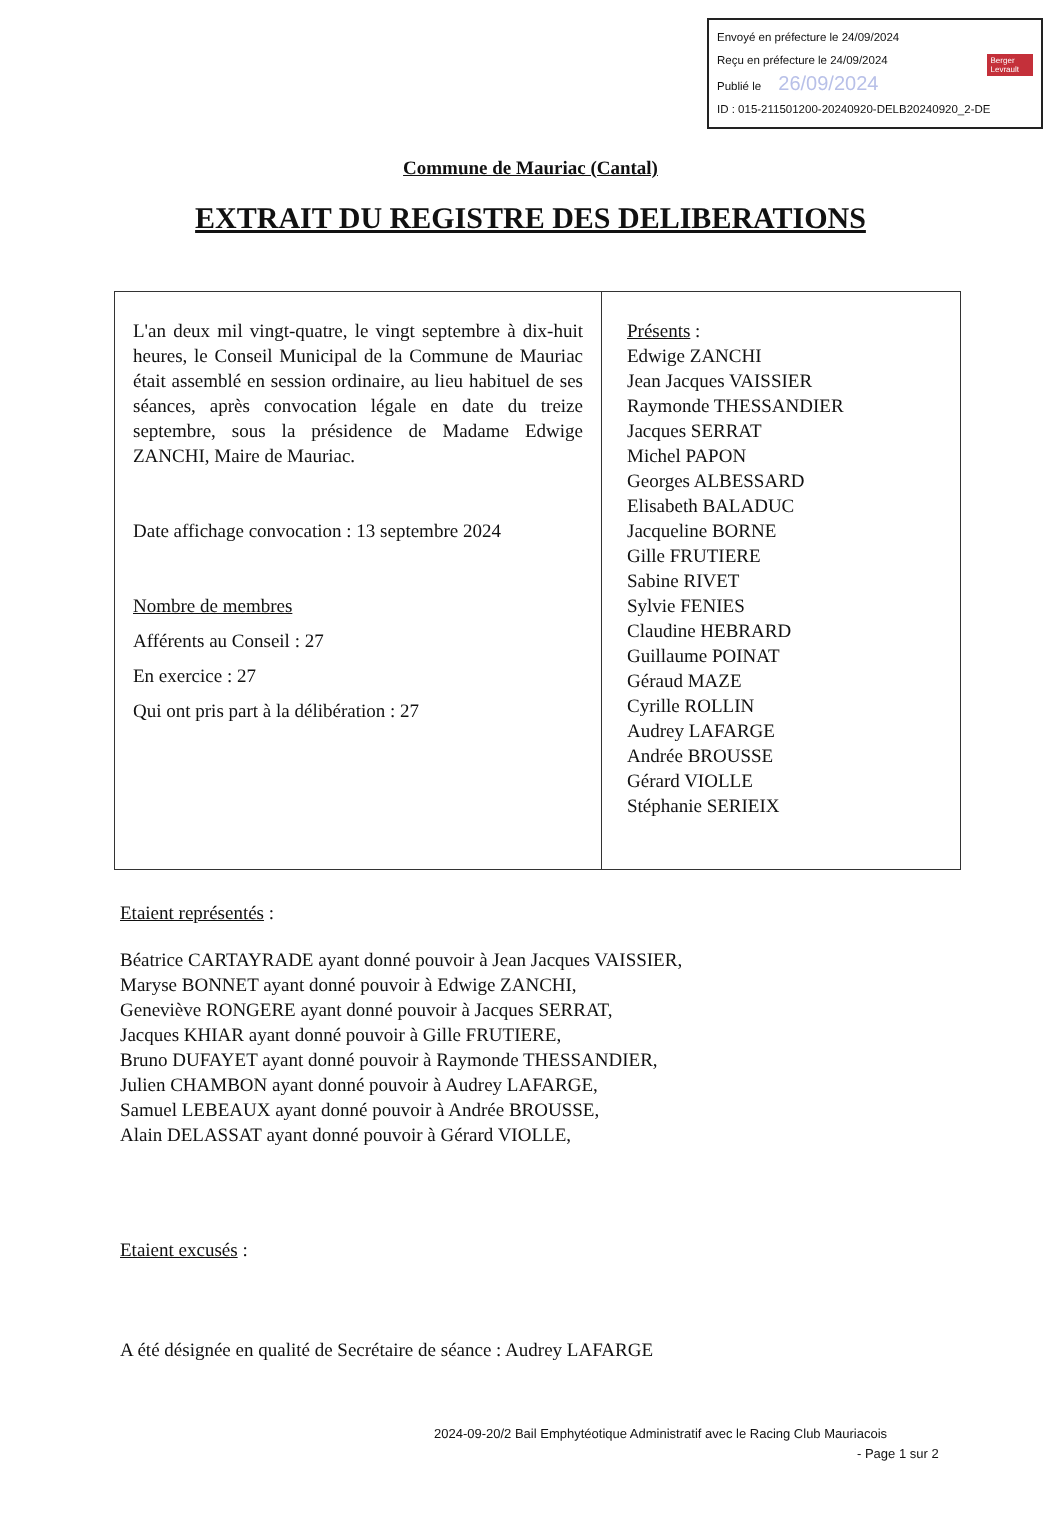Envoyé en préfecture le 24/09/2024
Reçu en préfecture le 24/09/2024
Publié le 26/09/2024 Berger
Levrault
ID : 015-211501200-20240920-DELB20240920_2-DE
Commune de Mauriac (Cantal)
EXTRAIT DU REGISTRE DES DELIBERATIONS
| L'an deux mil vingt-quatre, le vingt septembre à dix-huit heures, le Conseil Municipal de la Commune de Mauriac était assemblé en session ordinaire, au lieu habituel de ses séances, après convocation légale en date du treize septembre, sous la présidence de Madame Edwige ZANCHI, Maire de Mauriac. Date affichage convocation : 13 septembre 2024 Nombre de membres Afférents au Conseil : 27 En exercice : 27 Qui ont pris part à la délibération : 27 | Présents : Edwige ZANCHI Jean Jacques VAISSIER Raymonde THESSANDIER Jacques SERRAT Michel PAPON Georges ALBESSARD Elisabeth BALADUC Jacqueline BORNE Gille FRUTIERE Sabine RIVET Sylvie FENIES Claudine HEBRARD Guillaume POINAT Géraud MAZE Cyrille ROLLIN Audrey LAFARGE Andrée BROUSSE Gérard VIOLLE Stéphanie SERIEIX |
Etaient représentés :
Béatrice CARTAYRADE ayant donné pouvoir à Jean Jacques VAISSIER,
Maryse BONNET ayant donné pouvoir à Edwige ZANCHI,
Geneviève RONGERE ayant donné pouvoir à Jacques SERRAT,
Jacques KHIAR ayant donné pouvoir à Gille FRUTIERE,
Bruno DUFAYET ayant donné pouvoir à Raymonde THESSANDIER,
Julien CHAMBON ayant donné pouvoir à Audrey LAFARGE,
Samuel LEBEAUX ayant donné pouvoir à Andrée BROUSSE,
Alain DELASSAT ayant donné pouvoir à Gérard VIOLLE,
Etaient excusés :
A été désignée en qualité de Secrétaire de séance : Audrey LAFARGE
2024-09-20/2 Bail Emphytéotique Administratif avec le Racing Club Mauriacois
- Page 1 sur 2